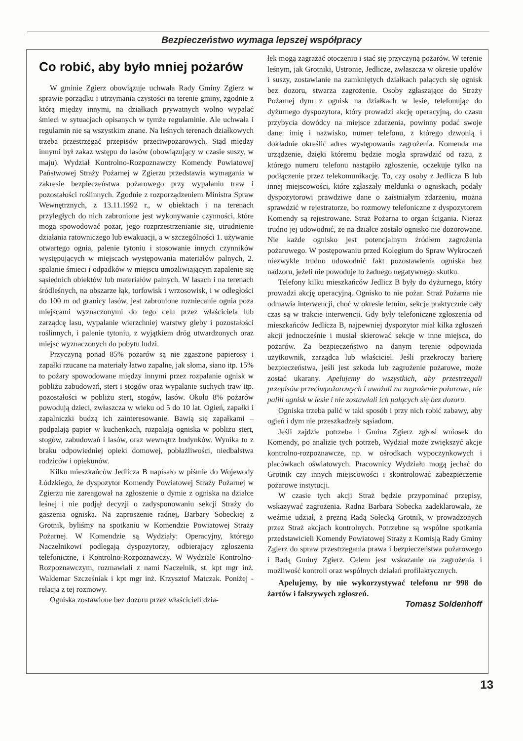Bezpieczeństwo wymaga lepszej współpracy
Co robić, aby było mniej pożarów
W gminie Zgierz obowiązuje uchwała Rady Gminy Zgierz w sprawie porządku i utrzymania czystości na terenie gminy, zgodnie z którą między innymi, na działkach prywatnych wolno wypalać śmieci w sytuacjach opisanych w tymże regulaminie. Ale uchwała i regulamin nie są wszystkim znane. Na leśnych terenach działkowych trzeba przestrzegać przepisów przeciwpożarowych. Stąd między innymi był zakaz wstępu do lasów (obowiązujący w czasie suszy, w maju). Wydział Kontrolno-Rozpoznawczy Komendy Powiatowej Państwowej Straży Pożarnej w Zgierzu przedstawia wymagania w zakresie bezpieczeństwa pożarowego przy wypalaniu traw i pozostałości roślinnych. Zgodnie z rozporządzeniem Ministra Spraw Wewnętrznych, z 13.11.1992 r., w obiektach i na terenach przyległych do nich zabronione jest wykonywanie czynności, które mogą spowodować pożar, jego rozprzestrzenianie się, utrudnienie działania ratowniczego lub ewakuacji, a w szczególności 1. używanie otwartego ognia, palenie tytoniu i stosowanie innych czynników występujących w miejscach występowania materiałów palnych, 2. spalanie śmieci i odpadków w miejscu umożliwiającym zapalenie się sąsiednich obiektów lub materiałów palnych. W lasach i na terenach śródleśnych, na obszarze łąk, torfowisk i wrzosowisk, i w odległości do 100 m od granicy lasów, jest zabronione rozniecanie ognia poza miejscami wyznaczonymi do tego celu przez właściciela lub zarządcę lasu, wypalanie wierzchniej warstwy gleby i pozostałości roślinnych, i palenie tytoniu, z wyjątkiem dróg utwardzonych oraz miejsc wyznaczonych do pobytu ludzi.
Przyczyną ponad 85% pożarów są nie zgaszone papierosy i zapałki rzucane na materiały łatwo zapalne, jak słoma, siano itp. 15% to pożary spowodowane między innymi przez rozpalanie ognisk w pobliżu zabudowań, stert i stogów oraz wypalanie suchych traw itp. pozostałości w pobliżu stert, stogów, lasów. Około 8% pożarów powodują dzieci, zwłaszcza w wieku od 5 do 10 lat. Ogień, zapałki i zapalniczki budzą ich zainteresowanie. Bawią się zapałkami – podpalają papier w kuchenkach, rozpalają ogniska w pobliżu stert, stogów, zabudowań i lasów, oraz wewnątrz budynków. Wynika to z braku odpowiedniej opieki domowej, pobłażliwości, niedbalstwa rodziców i opiekunów.
Kilku mieszkańców Jedlicza B napisało w piśmie do Wojewody Łódzkiego, że dyspozytor Komendy Powiatowej Straży Pożarnej w Zgierzu nie zareagował na zgłoszenie o dymie z ogniska na działce leśnej i nie podjął decyzji o zadysponowaniu sekcji Straży do gaszenia ogniska. Na zaproszenie radnej, Barbary Sobeckiej z Grotnik, byliśmy na spotkaniu w Komendzie Powiatowej Straży Pożarnej. W Komendzie są Wydziały: Operacyjny, którego Naczelnikowi podlegają dyspozytorzy, odbierający zgłoszenia telefoniczne, i Kontrolno-Rozpoznawczy. W Wydziale Kontrolno-Rozpoznawczym, rozmawiali z nami Naczelnik, st. kpt mgr inż. Waldemar Szcześniak i kpt mgr inż. Krzysztof Matczak. Poniżej - relacja z tej rozmowy.
Ogniska zostawione bez dozoru przez właścicieli dzia-
łek mogą zagrażać otoczeniu i stać się przyczyną pożarów. W terenie leśnym, jak Grotniki, Ustronie, Jedlicze, zwłaszcza w okresie upałów i suszy, zostawianie na zamkniętych działkach palących się ognisk bez dozoru, stwarza zagrożenie. Osoby zgłaszające do Straży Pożarnej dym z ognisk na działkach w lesie, telefonując do dyżurnego dyspozytora, który prowadzi akcję operacyjną, do czasu przybycia dowódcy na miejsce zdarzenia, powinny podać swoje dane: imię i nazwisko, numer telefonu, z którego dzwonią i dokładnie określić adres występowania zagrożenia. Komenda ma urządzenie, dzięki któremu będzie mogła sprawdzić od razu, z którego numeru telefonu nastąpiło zgłoszenie, oczekuje tylko na podłączenie przez telekomunikację. To, czy osoby z Jedlicza B lub innej miejscowości, które zgłaszały meldunki o ogniskach, podały dyspozytorowi prawdziwe dane o zaistniałym zdarzeniu, można sprawdzić w rejestratorze, bo rozmowy telefoniczne z dyspozytorem Komendy są rejestrowane. Straż Pożarna to organ ścigania. Nieraz trudno jej udowodnić, że na działce zostało ognisko nie dozorowane. Nie każde ognisko jest potencjalnym źródłem zagrożenia pożarowego. W postępowaniu przed Kolegium do Spraw Wykroczeń niezwykle trudno udowodnić fakt pozostawienia ogniska bez nadzoru, jeżeli nie powoduje to żadnego negatywnego skutku.
Telefony kilku mieszkańców Jedlicz B były do dyżurnego, który prowadzi akcję operacyjną. Ognisko to nie pożar. Straż Pożarna nie odmawia interwencji, choć w okresie letnim, sekcje praktycznie cały czas są w trakcie interwencji. Gdy były telefoniczne zgłoszenia od mieszkańców Jedlicza B, najpewniej dyspozytor miał kilka zgłoszeń akcji jednocześnie i musiał skierować sekcje w inne miejsca, do pożarów. Za bezpieczeństwo na danym terenie odpowiada użytkownik, zarządca lub właściciel. Jeśli przekroczy barierę bezpieczeństwa, jeśli jest szkoda lub zagrożenie pożarowe, może zostać ukarany. Apelujemy do wszystkich, aby przestrzegali przepisów przeciwpożarowych i uważali na zagrożenie pożarowe, nie palili ognisk w lesie i nie zostawiali ich palących się bez dozoru.
Ogniska trzeba palić w taki sposób i przy nich robić zabawy, aby ogień i dym nie przeszkadzały sąsiadom.
Jeśli zajdzie potrzeba i Gmina Zgierz zgłosi wniosek do Komendy, po analizie tych potrzeb, Wydział może zwiększyć akcje kontrolno-rozpoznawcze, np. w ośrodkach wypoczynkowych i placówkach oświatowych. Pracownicy Wydziału mogą jechać do Grotnik czy innych miejscowości i skontrolować zabezpieczenie pożarowe instytucji.
W czasie tych akcji Straż będzie przypominać przepisy, wskazywać zagrożenia. Radna Barbara Sobecka zadeklarowała, że weźmie udział, z prężną Radą Sołecką Grotnik, w prowadzonych przez Straż akcjach kontrolnych. Potrzebne są wspólne spotkania przedstawicieli Komendy Powiatowej Straży z Komisją Rady Gminy Zgierz do spraw przestrzegania prawa i bezpieczeństwa pożarowego i Radą Gminy Zgierz. Celem jest wskazanie na zagrożenia i możliwość kontroli oraz wspólnych działań profilaktycznych.
Apelujemy, by nie wykorzystywać telefonu nr 998 do żartów i fałszywych zgłoszeń.
Tomasz Soldenhoff
13